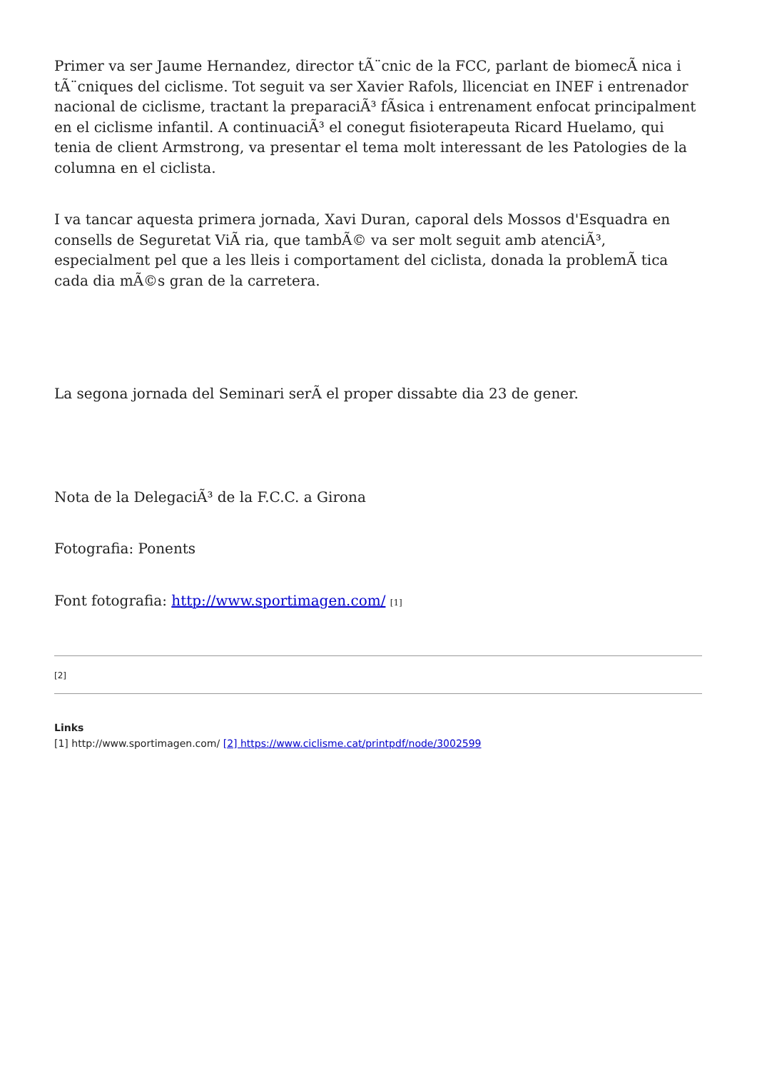Primer va ser Jaume Hernandez, director tÃ¨cnic de la FCC, parlant de biomecÃ nica i tÃ¨cniques del ciclisme. Tot seguit va ser Xavier Rafols, llicenciat en INEF i entrenador nacional de ciclisme, tractant la preparaciÃ³ fÃsica i entrenament enfocat principalment en el ciclisme infantil. A continuaciÃ³ el conegut fisioterapeuta Ricard Huelamo, qui tenia de client Armstrong, va presentar el tema molt interessant de les Patologies de la columna en el ciclista.
I va tancar aquesta primera jornada, Xavi Duran, caporal dels Mossos d'Esquadra en consells de Seguretat ViÃ ria, que tambÃ© va ser molt seguit amb atenciÃ³, especialment pel que a les lleis i comportament del ciclista, donada la problemÃ tica cada dia mÃ©s gran de la carretera.
La segona jornada del Seminari serÃ el proper dissabte dia 23 de gener.
Nota de la DelegaciÃ³ de la F.C.C. a Girona
Fotografia: Ponents
Font fotografia: http://www.sportimagen.com/ [1]
[2]
Links
[1] http://www.sportimagen.com/ [2] https://www.ciclisme.cat/printpdf/node/3002599